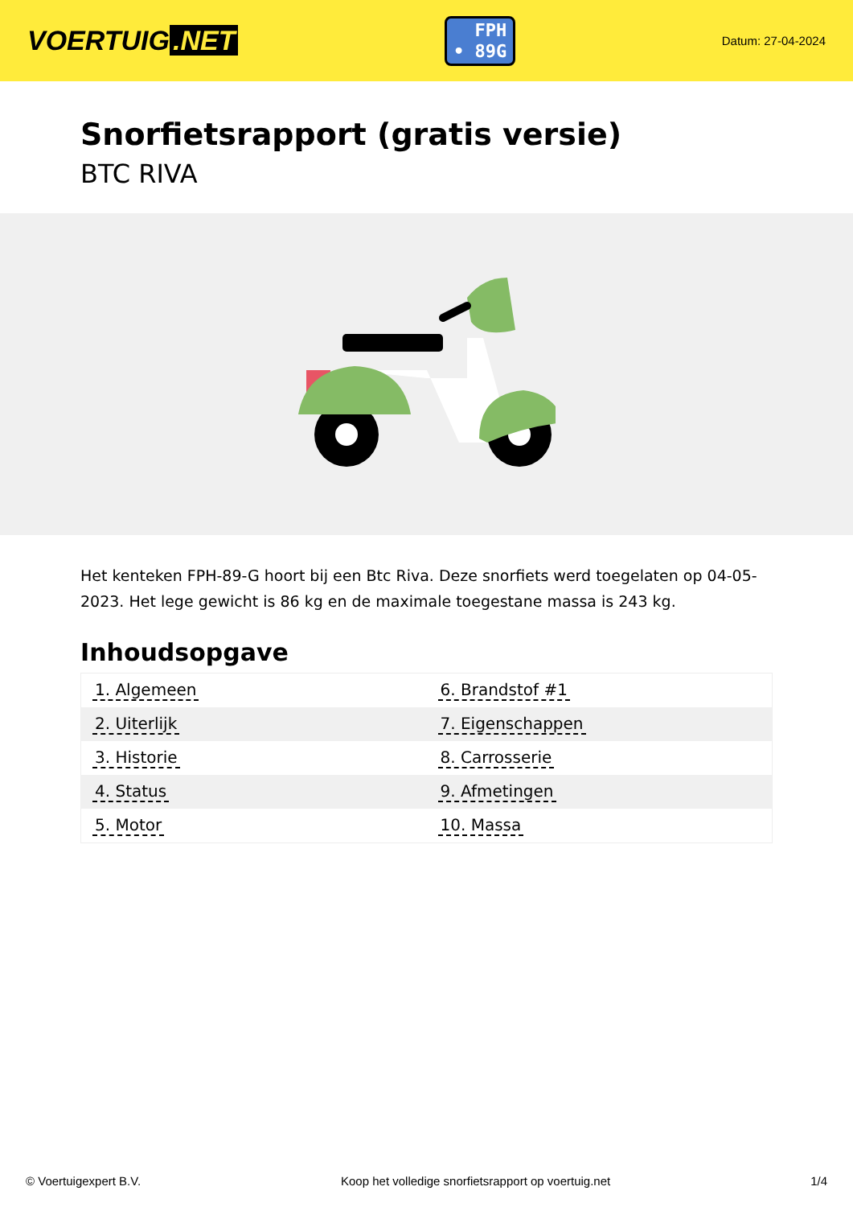VOERTUIG.NET
FPH
• 89G
Datum: 27-04-2024
Snorfietsrapport (gratis versie)
BTC RIVA
Het kenteken FPH-89-G hoort bij een Btc Riva. Deze snorfiets werd toegelaten op 04-05-2023. Het lege gewicht is 86 kg en de maximale toegestane massa is 243 kg.
Inhoudsopgave
| 1. Algemeen | 6. Brandstof #1 |
| 2. Uiterlijk | 7. Eigenschappen |
| 3. Historie | 8. Carrosserie |
| 4. Status | 9. Afmetingen |
| 5. Motor | 10. Massa |
© Voertuigexpert B.V. Koop het volledige snorfietsrapport op voertuig.net 1/4